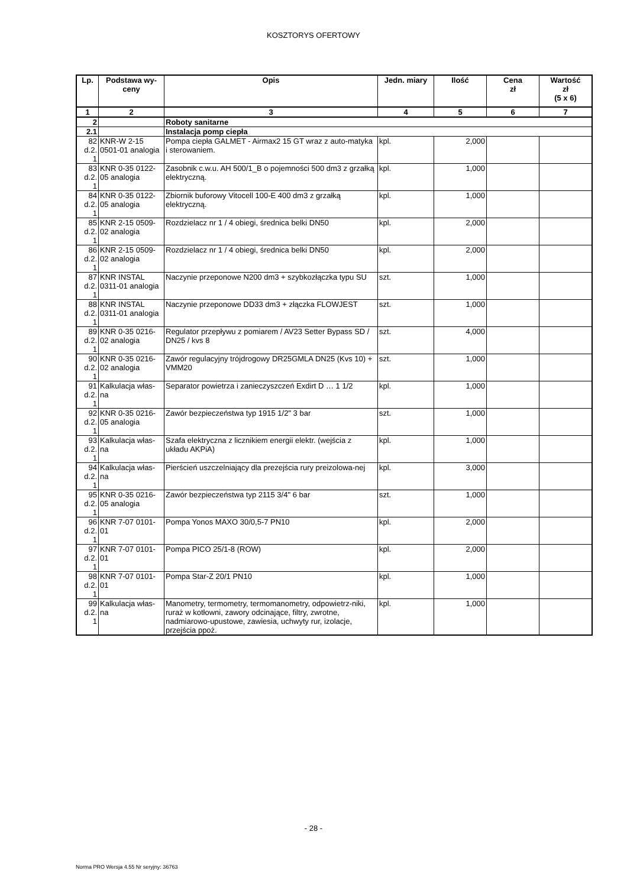KOSZTORYS OFERTOWY
| Lp. | Podstawa wy- ceny | Opis | Jedn. miary | Ilość | Cena zł | Wartość zł (5 x 6) |
| --- | --- | --- | --- | --- | --- | --- |
| 1 | 2 | 3 | 4 | 5 | 6 | 7 |
| 2 | | Roboty sanitarne | | | | |
| 2.1 | | Instalacja pomp ciepła | | | | |
| 82 d.2. 1 | KNR-W 2-15 0501-01 analogia | Pompa ciepła GALMET - Airmax2 15 GT wraz z auto-matyka i sterowaniem. | kpl. | 2,000 | | |
| 83 d.2. 1 | KNR 0-35 0122-05 analogia | Zasobnik c.w.u. AH 500/1_B o pojemności 500 dm3 z grzałką elektryczną. | kpl. | 1,000 | | |
| 84 d.2. 1 | KNR 0-35 0122-05 analogia | Zbiornik buforowy Vitocell 100-E 400 dm3 z grzałką elektryczną. | kpl. | 1,000 | | |
| 85 d.2. 1 | KNR 2-15 0509-02 analogia | Rozdzielacz nr 1 / 4 obiegi, średnica belki DN50 | kpl. | 2,000 | | |
| 86 d.2. 1 | KNR 2-15 0509-02 analogia | Rozdzielacz nr 1 / 4 obiegi, średnica belki DN50 | kpl. | 2,000 | | |
| 87 d.2. 1 | KNR INSTAL 0311-01 analogia | Naczynie przeponowe N200 dm3 + szybkozłączka typu SU | szt. | 1,000 | | |
| 88 d.2. 1 | KNR INSTAL 0311-01 analogia | Naczynie przeponowe DD33 dm3 + złączka FLOWJEST | szt. | 1,000 | | |
| 89 d.2. 1 | KNR 0-35 0216-02 analogia | Regulator przepływu z pomiarem / AV23 Setter Bypass SD / DN25 / kvs 8 | szt. | 4,000 | | |
| 90 d.2. 1 | KNR 0-35 0216-02 analogia | Zawór regulacyjny trójdrogowy DR25GMLA DN25 (Kvs 10) + VMM20 | szt. | 1,000 | | |
| 91 d.2. 1 | Kalkulacja włas-na | Separator powietrza i zanieczyszczeń Exdirt D … 1 1/2 | kpl. | 1,000 | | |
| 92 d.2. 1 | KNR 0-35 0216-05 analogia | Zawór bezpieczeństwa typ 1915 1/2" 3 bar | szt. | 1,000 | | |
| 93 d.2. 1 | Kalkulacja włas-na | Szafa elektryczna z licznikiem energii elektr. (wejścia z układu AKPiA) | kpl. | 1,000 | | |
| 94 d.2. 1 | Kalkulacja włas-na | Pierścień uszczelniający dla prezejścia rury preizolowa-nej | kpl. | 3,000 | | |
| 95 d.2. 1 | KNR 0-35 0216-05 analogia | Zawór bezpieczeństwa typ 2115 3/4" 6 bar | szt. | 1,000 | | |
| 96 d.2. 1 | KNR 7-07 0101-01 | Pompa Yonos MAXO 30/0,5-7 PN10 | kpl. | 2,000 | | |
| 97 d.2. 1 | KNR 7-07 0101-01 | Pompa PICO 25/1-8 (ROW) | kpl. | 2,000 | | |
| 98 d.2. 1 | KNR 7-07 0101-01 | Pompa Star-Z 20/1 PN10 | kpl. | 1,000 | | |
| 99 d.2. 1 | Kalkulacja włas-na | Manometry, termometry, termomanometry, odpowietrz-niki, ruraż w kotłowni, zawory odcinające, filtry, zwrotne, nadmiarowo-upustowe, zawiesia, uchwyty rur, izolacje, przejścia ppoż. | kpl. | 1,000 | | |
- 28 -
Norma PRO Wersja 4.55 Nr seryjny: 36763